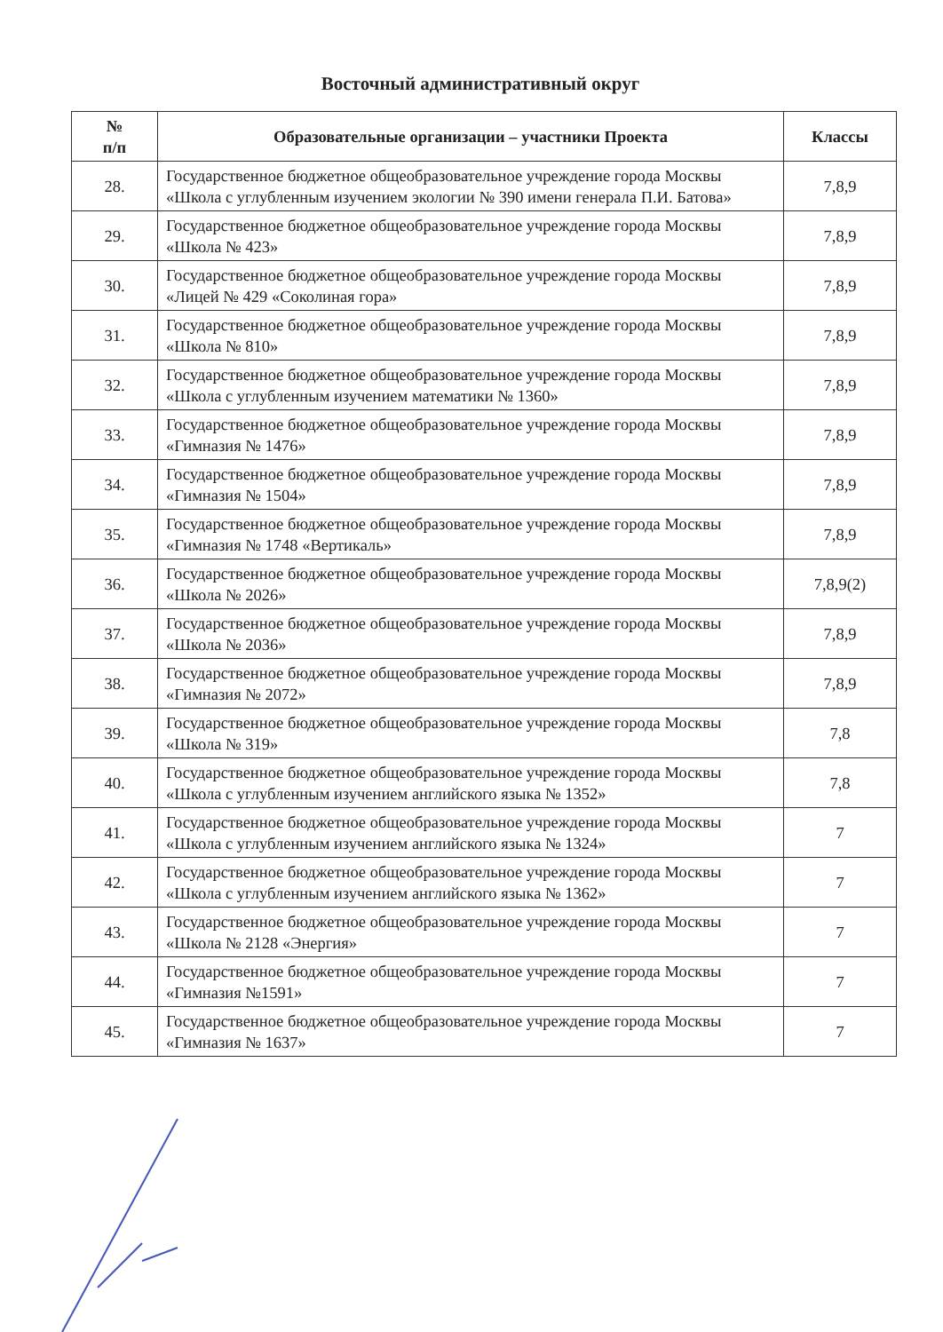Восточный административный округ
| № п/п | Образовательные организации – участники Проекта | Классы |
| --- | --- | --- |
| 28. | Государственное бюджетное общеобразовательное учреждение города Москвы «Школа с углубленным изучением экологии № 390 имени генерала П.И. Батова» | 7,8,9 |
| 29. | Государственное бюджетное общеобразовательное учреждение города Москвы «Школа № 423» | 7,8,9 |
| 30. | Государственное бюджетное общеобразовательное учреждение города Москвы «Лицей № 429 «Соколиная гора» | 7,8,9 |
| 31. | Государственное бюджетное общеобразовательное учреждение города Москвы «Школа № 810» | 7,8,9 |
| 32. | Государственное бюджетное общеобразовательное учреждение города Москвы «Школа с углубленным изучением математики № 1360» | 7,8,9 |
| 33. | Государственное бюджетное общеобразовательное учреждение города Москвы «Гимназия № 1476» | 7,8,9 |
| 34. | Государственное бюджетное общеобразовательное учреждение города Москвы «Гимназия № 1504» | 7,8,9 |
| 35. | Государственное бюджетное общеобразовательное учреждение города Москвы «Гимназия № 1748 «Вертикаль» | 7,8,9 |
| 36. | Государственное бюджетное общеобразовательное учреждение города Москвы «Школа № 2026» | 7,8,9(2) |
| 37. | Государственное бюджетное общеобразовательное учреждение города Москвы «Школа № 2036» | 7,8,9 |
| 38. | Государственное бюджетное общеобразовательное учреждение города Москвы «Гимназия № 2072» | 7,8,9 |
| 39. | Государственное бюджетное общеобразовательное учреждение города Москвы «Школа № 319» | 7,8 |
| 40. | Государственное бюджетное общеобразовательное учреждение города Москвы «Школа с углубленным изучением английского языка № 1352» | 7,8 |
| 41. | Государственное бюджетное общеобразовательное учреждение города Москвы «Школа с углубленным изучением английского языка № 1324» | 7 |
| 42. | Государственное бюджетное общеобразовательное учреждение города Москвы «Школа с углубленным изучением английского языка № 1362» | 7 |
| 43. | Государственное бюджетное общеобразовательное учреждение города Москвы «Школа № 2128 «Энергия» | 7 |
| 44. | Государственное бюджетное общеобразовательное учреждение города Москвы «Гимназия №1591» | 7 |
| 45. | Государственное бюджетное общеобразовательное учреждение города Москвы «Гимназия № 1637» | 7 |